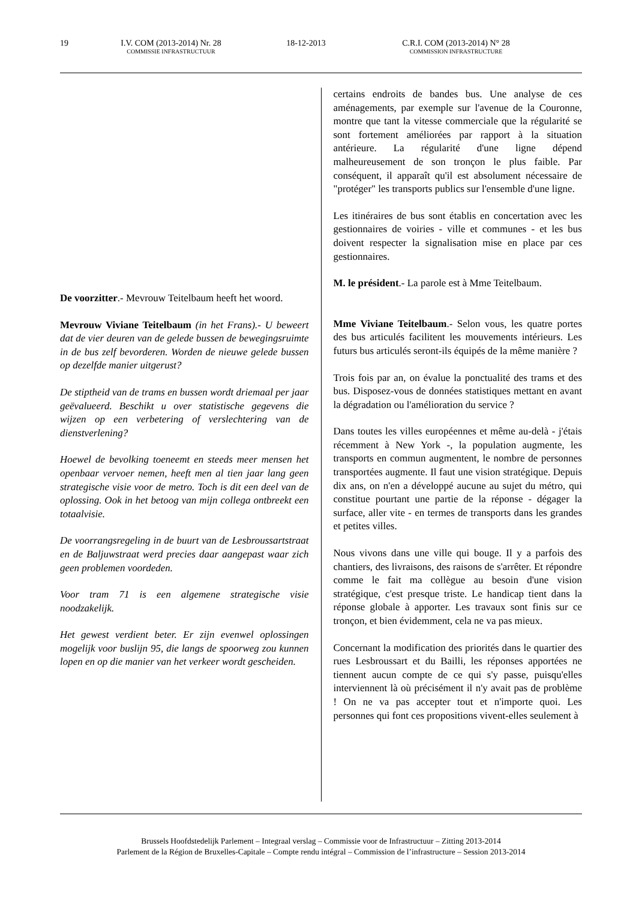19 I.V. COM (2013-2014) Nr. 28
COMMISSIE INFRASTRUCTUUR
18-12-2013 C.R.I. COM (2013-2014) N° 28
COMMISSION INFRASTRUCTURE
De voorzitter.- Mevrouw Teitelbaum heeft het woord.
Mevrouw Viviane Teitelbaum (in het Frans).- U beweert dat de vier deuren van de gelede bussen de bewegingsruimte in de bus zelf bevorderen. Worden de nieuwe gelede bussen op dezelfde manier uitgerust?
De stiptheid van de trams en bussen wordt driemaal per jaar geëvalueerd. Beschikt u over statistische gegevens die wijzen op een verbetering of verslechtering van de dienstverlening?
Hoewel de bevolking toeneemt en steeds meer mensen het openbaar vervoer nemen, heeft men al tien jaar lang geen strategische visie voor de metro. Toch is dit een deel van de oplossing. Ook in het betoog van mijn collega ontbreekt een totaalvisie.
De voorrangsregeling in de buurt van de Lesbroussartstraat en de Baljuwstraat werd precies daar aangepast waar zich geen problemen voordeden.
Voor tram 71 is een algemene strategische visie noodzakelijk.
Het gewest verdient beter. Er zijn evenwel oplossingen mogelijk voor buslijn 95, die langs de spoorweg zou kunnen lopen en op die manier van het verkeer wordt gescheiden.
certains endroits de bandes bus. Une analyse de ces aménagements, par exemple sur l'avenue de la Couronne, montre que tant la vitesse commerciale que la régularité se sont fortement améliorées par rapport à la situation antérieure. La régularité d'une ligne dépend malheureusement de son tronçon le plus faible. Par conséquent, il apparaît qu'il est absolument nécessaire de "protéger" les transports publics sur l'ensemble d'une ligne.
Les itinéraires de bus sont établis en concertation avec les gestionnaires de voiries - ville et communes - et les bus doivent respecter la signalisation mise en place par ces gestionnaires.
M. le président.- La parole est à Mme Teitelbaum.
Mme Viviane Teitelbaum.- Selon vous, les quatre portes des bus articulés facilitent les mouvements intérieurs. Les futurs bus articulés seront-ils équipés de la même manière ?
Trois fois par an, on évalue la ponctualité des trams et des bus. Disposez-vous de données statistiques mettant en avant la dégradation ou l'amélioration du service ?
Dans toutes les villes européennes et même au-delà - j'étais récemment à New York -, la population augmente, les transports en commun augmentent, le nombre de personnes transportées augmente. Il faut une vision stratégique. Depuis dix ans, on n'en a développé aucune au sujet du métro, qui constitue pourtant une partie de la réponse - dégager la surface, aller vite - en termes de transports dans les grandes et petites villes.
Nous vivons dans une ville qui bouge. Il y a parfois des chantiers, des livraisons, des raisons de s'arrêter. Et répondre comme le fait ma collègue au besoin d'une vision stratégique, c'est presque triste. Le handicap tient dans la réponse globale à apporter. Les travaux sont finis sur ce tronçon, et bien évidemment, cela ne va pas mieux.
Concernant la modification des priorités dans le quartier des rues Lesbroussart et du Bailli, les réponses apportées ne tiennent aucun compte de ce qui s'y passe, puisqu'elles interviennent là où précisément il n'y avait pas de problème ! On ne va pas accepter tout et n'importe quoi. Les personnes qui font ces propositions vivent-elles seulement à
Brussels Hoofdstedelijk Parlement – Integraal verslag – Commissie voor de Infrastructuur – Zitting 2013-2014
Parlement de la Région de Bruxelles-Capitale – Compte rendu intégral – Commission de l’infrastructure – Session 2013-2014